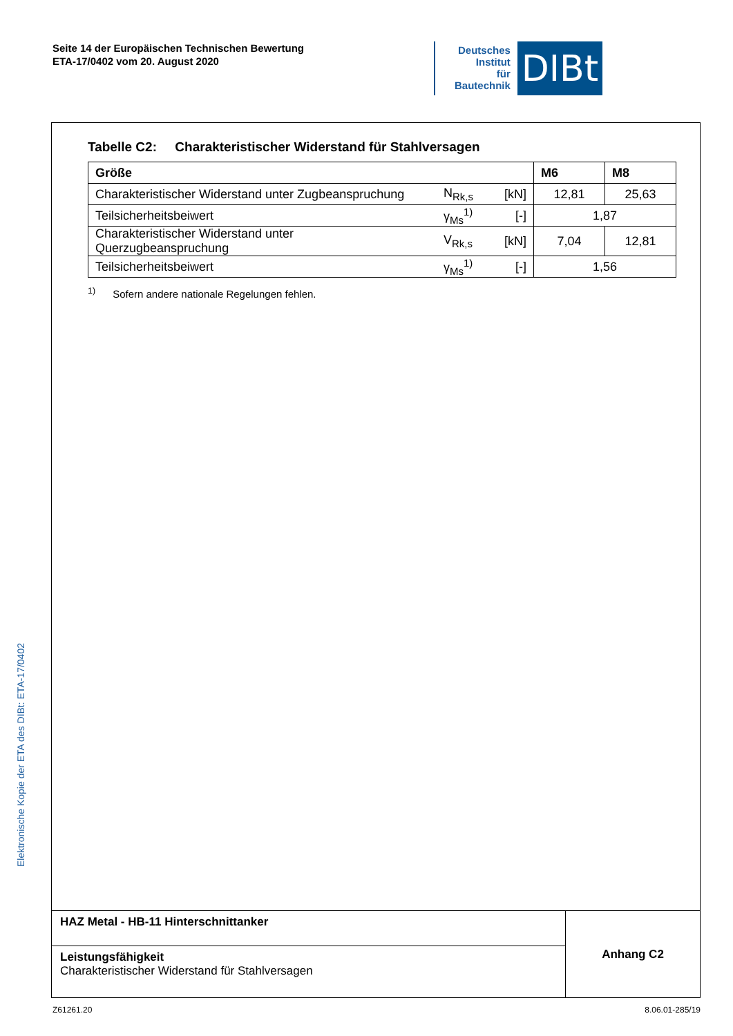Seite 14 der Europäischen Technischen Bewertung
ETA-17/0402 vom 20. August 2020
Deutsches
Institut
für
Bautechnik
DIBt
Tabelle C2: Charakteristischer Widerstand für Stahlversagen
| Größe | | | M6 | M8 |
| --- | --- | --- | --- | --- |
| Charakteristischer Widerstand unter Zugbeanspruchung | N<sub>Rk,s</sub> | [kN] | 12,81 | 25,63 |
| Teilsicherheitsbeiwert | γ<sub>Ms</sub><sup>1)</sup> | [-] | 1,87 | |
| Charakteristischer Widerstand unter Querzugbeanspruchung | V<sub>Rk,s</sub> | [kN] | 7,04 | 12,81 |
| Teilsicherheitsbeiwert | γ<sub>Ms</sub><sup>1)</sup> | [-] | 1,56 | |
<sup>1)</sup> Sofern andere nationale Regelungen fehlen.
| HAZ Metal - HB-11 Hinterschnittanker | Anhang C2 |
| Leistungsfähigkeit Charakteristischer Widerstand für Stahlversagen | |
Elektronische Kopie der ETA des DIBt: ETA-17/0402
Z61261.20 8.06.01-285/19